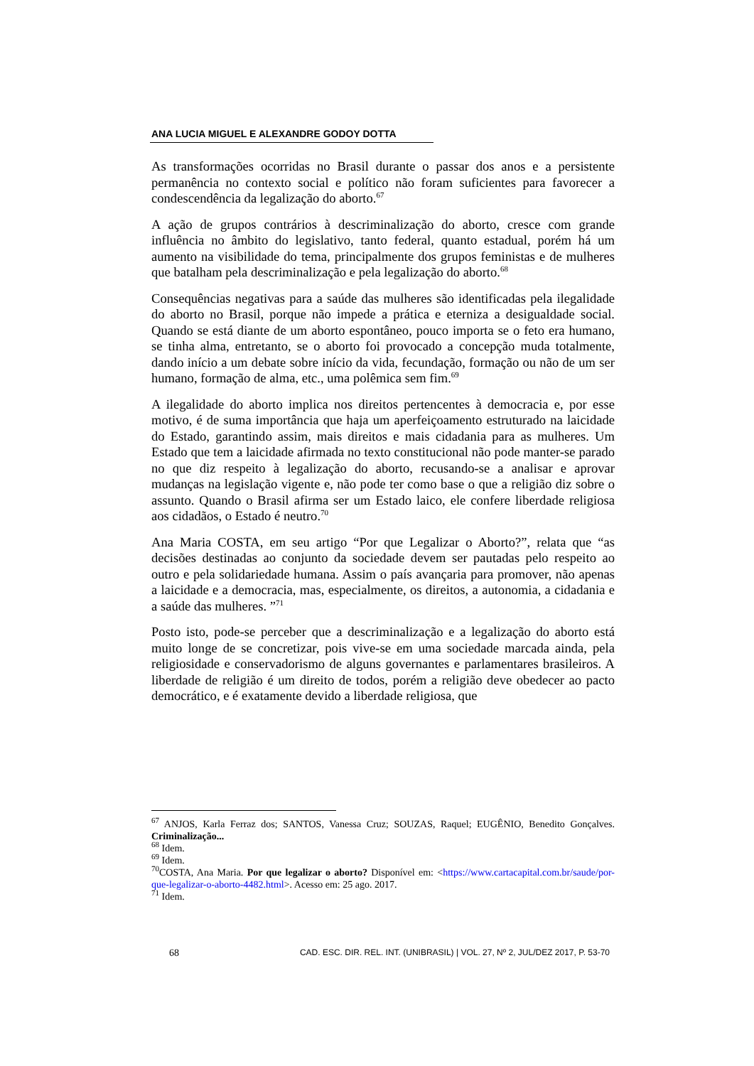ANA LUCIA MIGUEL E ALEXANDRE GODOY DOTTA
As transformações ocorridas no Brasil durante o passar dos anos e a persistente permanência no contexto social e político não foram suficientes para favorecer a condescendência da legalização do aborto.<sup>67</sup>
A ação de grupos contrários à descriminalização do aborto, cresce com grande influência no âmbito do legislativo, tanto federal, quanto estadual, porém há um aumento na visibilidade do tema, principalmente dos grupos feministas e de mulheres que batalham pela descriminalização e pela legalização do aborto.<sup>68</sup>
Consequências negativas para a saúde das mulheres são identificadas pela ilegalidade do aborto no Brasil, porque não impede a prática e eterniza a desigualdade social. Quando se está diante de um aborto espontâneo, pouco importa se o feto era humano, se tinha alma, entretanto, se o aborto foi provocado a concepção muda totalmente, dando início a um debate sobre início da vida, fecundação, formação ou não de um ser humano, formação de alma, etc., uma polêmica sem fim.<sup>69</sup>
A ilegalidade do aborto implica nos direitos pertencentes à democracia e, por esse motivo, é de suma importância que haja um aperfeiçoamento estruturado na laicidade do Estado, garantindo assim, mais direitos e mais cidadania para as mulheres. Um Estado que tem a laicidade afirmada no texto constitucional não pode manter-se parado no que diz respeito à legalização do aborto, recusando-se a analisar e aprovar mudanças na legislação vigente e, não pode ter como base o que a religião diz sobre o assunto. Quando o Brasil afirma ser um Estado laico, ele confere liberdade religiosa aos cidadãos, o Estado é neutro.<sup>70</sup>
Ana Maria COSTA, em seu artigo “Por que Legalizar o Aborto?”, relata que “as decisões destinadas ao conjunto da sociedade devem ser pautadas pelo respeito ao outro e pela solidariedade humana. Assim o país avançaria para promover, não apenas a laicidade e a democracia, mas, especialmente, os direitos, a autonomia, a cidadania e a saúde das mulheres. ”<sup>71</sup>
Posto isto, pode-se perceber que a descriminalização e a legalização do aborto está muito longe de se concretizar, pois vive-se em uma sociedade marcada ainda, pela religiosidade e conservadorismo de alguns governantes e parlamentares brasileiros. A liberdade de religião é um direito de todos, porém a religião deve obedecer ao pacto democrático, e é exatamente devido a liberdade religiosa, que
<sup>67</sup> ANJOS, Karla Ferraz dos; SANTOS, Vanessa Cruz; SOUZAS, Raquel; EUGÊNIO, Benedito Gonçalves. Criminalização...
<sup>68</sup> Idem.
<sup>69</sup> Idem.
<sup>70</sup>COSTA, Ana Maria. Por que legalizar o aborto? Disponível em: <https://www.cartacapital.com.br/saude/por-que-legalizar-o-aborto-4482.html>. Acesso em: 25 ago. 2017.
<sup>71</sup> Idem.
68 CAD. ESC. DIR. REL. INT. (UNIBRASIL) | VOL. 27, Nº 2, JUL/DEZ 2017, P. 53-70